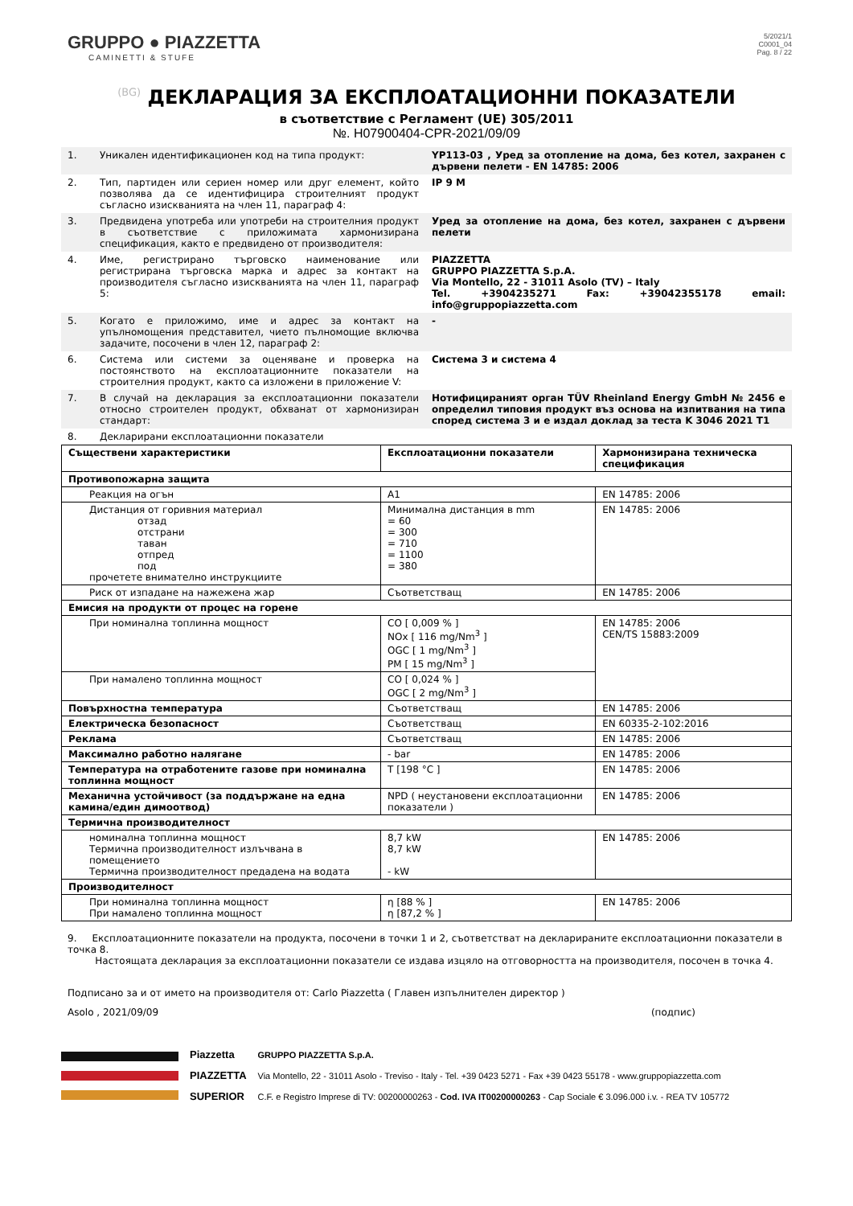GRUPPO ● PIAZZETTA
CAMINETTI & STUFE
5/2021/1
C0001_04
Pag. 8 / 22
(BG) ДЕКЛАРАЦИЯ ЗА ЕКСПЛОАТАЦИОННИ ПОКАЗАТЕЛИ
в съответствие с Регламент (UE) 305/2011
№. H07900404-CPR-2021/09/09
| 1. | Уникален идентификационен код на типа продукт: | YP113-03 , Уред за отопление на дома, без котел, захранен с дървени пелети - EN 14785: 2006 |
| 2. | Тип, партиден или сериен номер или друг елемент, който позволява да се идентифицира строителният продукт съгласно изискванията на член 11, параграф 4: | IP 9 M |
| 3. | Предвидена употреба или употреби на строителния продукт в съответствие с приложимата хармонизирана спецификация, както е предвидено от производителя: | Уред за отопление на дома, без котел, захранен с дървени пелети |
| 4. | Име, регистрирано търговско наименование или регистрирана търговска марка и адрес за контакт на производителя съгласно изискванията на член 11, параграф 5: | PIAZZETTA GRUPPO PIAZZETTA S.p.A. Via Montello, 22 - 31011 Asolo (TV) – Italy Tel. +3904235271 Fax: +39042355178 email: info@gruppopiazzetta.com |
| 5. | Когато е приложимо, име и адрес за контакт на упълномощения представител, чието пълномощие включва задачите, посочени в член 12, параграф 2: | - |
| 6. | Система или системи за оценяване и проверка на постоянството на експлоатационните показатели на строителния продукт, както са изложени в приложение V: | Система 3 и система 4 |
| 7. | В случай на декларация за експлоатационни показатели относно строителен продукт, обхванат от хармонизиран стандарт: | Нотифицираният орган TÜV Rheinland Energy GmbH № 2456 е определил типовия продукт въз основа на изпитвания на типа според система 3 и е издал доклад за теста K 3046 2021 T1 |
| 8. | Декларирани експлоатационни показатели | |
| Съществени характеристики | Експлоатационни показатели | Хармонизирана техническа спецификация |
| --- | --- | --- |
| Противопожарна защита | | |
| Реакция на огън | A1 | EN 14785: 2006 |
| Дистанция от горивния материал отзад отстрани таван отпред под прочетете внимателно инструкциите | Минимална дистанция в mm = 60 = 300 = 710 = 1100 = 380 | EN 14785: 2006 |
| Риск от изпадане на нажежена жар | Съответстващ | EN 14785: 2006 |
| Емисия на продукти от процес на горене | | |
| При номинална топлинна мощност | CO [ 0,009 % ] NOx [ 116 mg/Nm<sup>3</sup> ] OGC [ 1 mg/Nm<sup>3</sup> ] PM [ 15 mg/Nm<sup>3</sup> ] | EN 14785: 2006 CEN/TS 15883:2009 |
| При намалено топлинна мощност | CO [ 0,024 % ] OGC [ 2 mg/Nm<sup>3</sup> ] | |
| Повърхностна температура | Съответстващ | EN 14785: 2006 |
| Електрическа безопасност | Съответстващ | EN 60335-2-102:2016 |
| Реклама | Съответстващ | EN 14785: 2006 |
| Максимално работно налягане | - bar | EN 14785: 2006 |
| Температура на отработените газове при номинална топлинна мощност | T [198 °C ] | EN 14785: 2006 |
| Механична устойчивост (за поддържане на една камина/един димоотвод) | NPD ( неустановени експлоатационни показатели ) | EN 14785: 2006 |
| Термична производителност | | |
| номинална топлинна мощност Термична производителност излъчвана в помещението Термична производителност предадена на водата | 8,7 kW 8,7 kW - kW | EN 14785: 2006 |
| Производителност | | |
| При номинална топлинна мощност При намалено топлинна мощност | η [88 % ] η [87,2 % ] | EN 14785: 2006 |
9. Експлоатационните показатели на продукта, посочени в точки 1 и 2, съответстват на декларираните експлоатационни показатели в точка 8.
Настоящата декларация за експлоатационни показатели се издава изцяло на отговорността на производителя, посочен в точка 4.
Подписано за и от името на производителя от: Carlo Piazzetta ( Главен изпълнителен директор )
Asolo , 2021/09/09 (подпис)
Piazzetta
PIAZZETTA
SUPERIOR
GRUPPO PIAZZETTA S.p.A.
Via Montello, 22 - 31011 Asolo - Treviso - Italy - Tel. +39 0423 5271 - Fax +39 0423 55178 - www.gruppopiazzetta.com
C.F. e Registro Imprese di TV: 00200000263 - Cod. IVA IT00200000263 - Cap Sociale € 3.096.000 i.v. - REA TV 105772